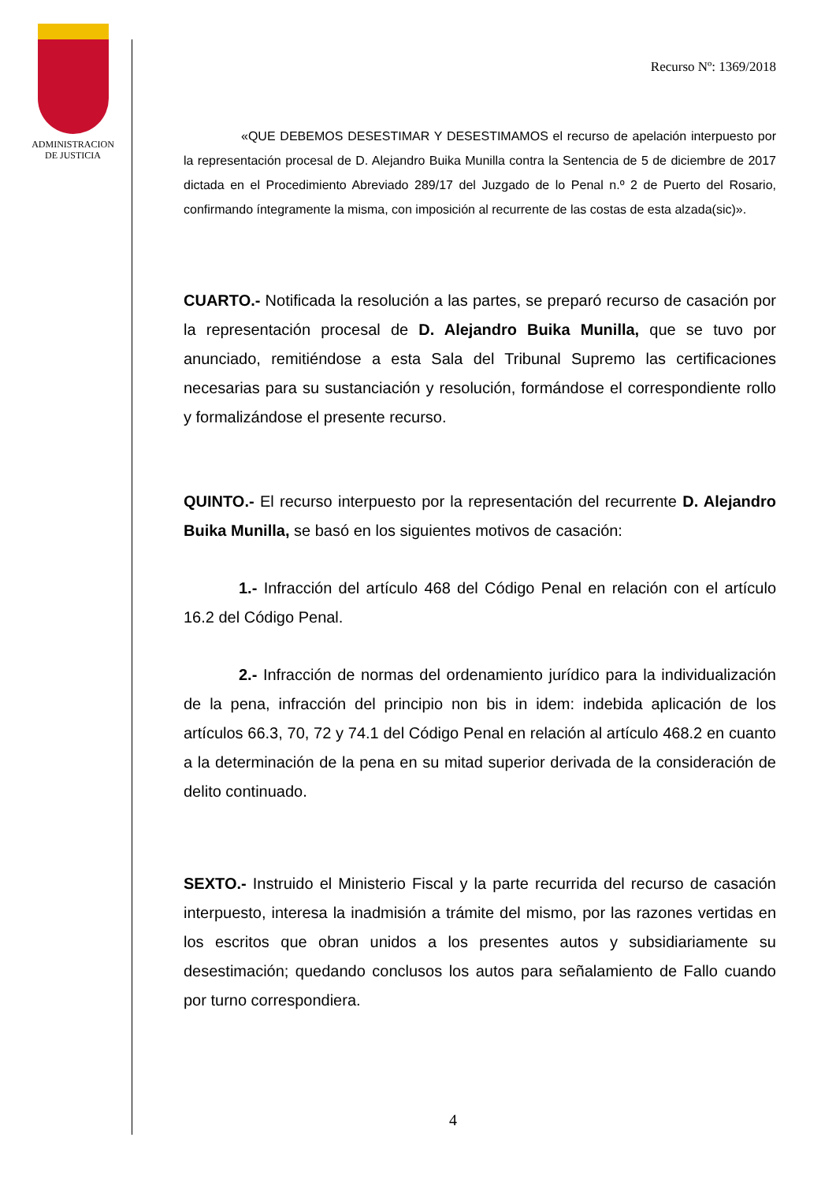ADMINISTRACION
DE JUSTICIA
Recurso Nº: 1369/2018
«QUE DEBEMOS DESESTIMAR Y DESESTIMAMOS el recurso de apelación interpuesto por la representación procesal de D. Alejandro Buika Munilla contra la Sentencia de 5 de diciembre de 2017 dictada en el Procedimiento Abreviado 289/17 del Juzgado de lo Penal n.º 2 de Puerto del Rosario, confirmando íntegramente la misma, con imposición al recurrente de las costas de esta alzada(sic)».
CUARTO.- Notificada la resolución a las partes, se preparó recurso de casación por la representación procesal de D. Alejandro Buika Munilla, que se tuvo por anunciado, remitiéndose a esta Sala del Tribunal Supremo las certificaciones necesarias para su sustanciación y resolución, formándose el correspondiente rollo y formalizándose el presente recurso.
QUINTO.- El recurso interpuesto por la representación del recurrente D. Alejandro Buika Munilla, se basó en los siguientes motivos de casación:
1.- Infracción del artículo 468 del Código Penal en relación con el artículo 16.2 del Código Penal.
2.- Infracción de normas del ordenamiento jurídico para la individualización de la pena, infracción del principio non bis in idem: indebida aplicación de los artículos 66.3, 70, 72 y 74.1 del Código Penal en relación al artículo 468.2 en cuanto a la determinación de la pena en su mitad superior derivada de la consideración de delito continuado.
SEXTO.- Instruido el Ministerio Fiscal y la parte recurrida del recurso de casación interpuesto, interesa la inadmisión a trámite del mismo, por las razones vertidas en los escritos que obran unidos a los presentes autos y subsidiariamente su desestimación; quedando conclusos los autos para señalamiento de Fallo cuando por turno correspondiera.
4